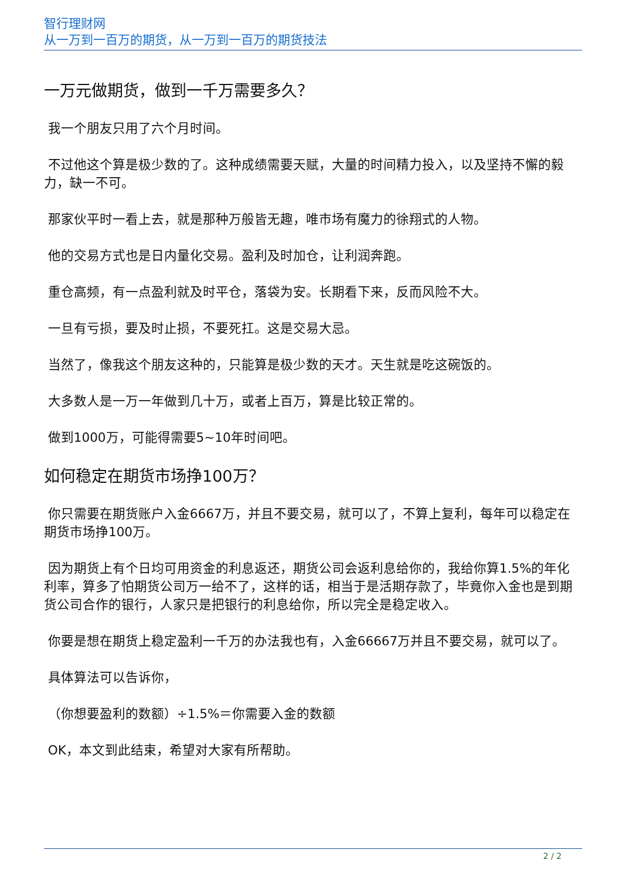智行理财网
从一万到一百万的期货，从一万到一百万的期货技法
一万元做期货，做到一千万需要多久？
我一个朋友只用了六个月时间。
不过他这个算是极少数的了。这种成绩需要天赋，大量的时间精力投入，以及坚持不懈的毅力，缺一不可。
那家伙平时一看上去，就是那种万般皆无趣，唯市场有魔力的徐翔式的人物。
他的交易方式也是日内量化交易。盈利及时加仓，让利润奔跑。
重仓高频，有一点盈利就及时平仓，落袋为安。长期看下来，反而风险不大。
一旦有亏损，要及时止损，不要死扛。这是交易大忌。
当然了，像我这个朋友这种的，只能算是极少数的天才。天生就是吃这碗饭的。
大多数人是一万一年做到几十万，或者上百万，算是比较正常的。
做到1000万，可能得需要5~10年时间吧。
如何稳定在期货市场挣100万？
你只需要在期货账户入金6667万，并且不要交易，就可以了，不算上复利，每年可以稳定在期货市场挣100万。
因为期货上有个日均可用资金的利息返还，期货公司会返利息给你的，我给你算1.5%的年化利率，算多了怕期货公司万一给不了，这样的话，相当于是活期存款了，毕竟你入金也是到期货公司合作的银行，人家只是把银行的利息给你，所以完全是稳定收入。
你要是想在期货上稳定盈利一千万的办法我也有，入金66667万并且不要交易，就可以了。
具体算法可以告诉你，
（你想要盈利的数额）÷1.5%＝你需要入金的数额
OK，本文到此结束，希望对大家有所帮助。
2 / 2